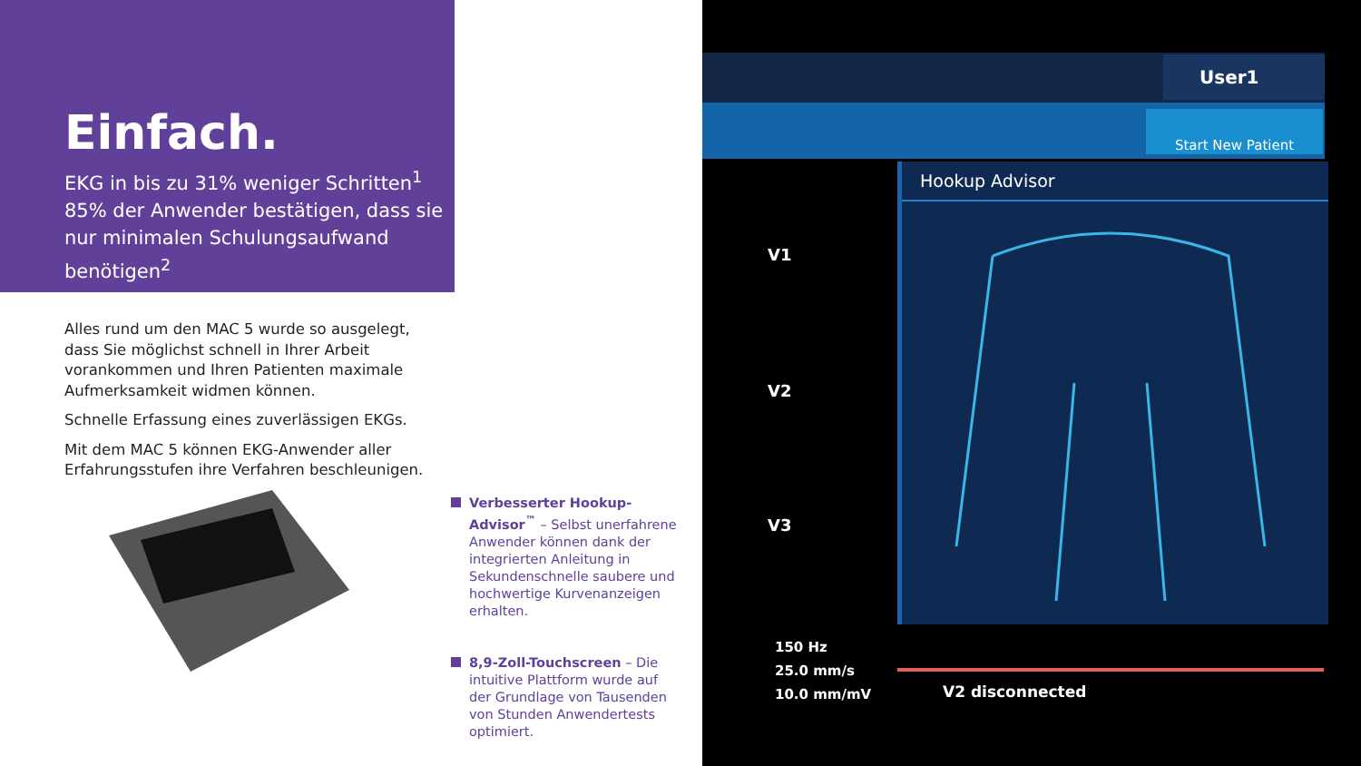Einfach.
EKG in bis zu 31% weniger Schritten<sup>1</sup> 85% der Anwender bestätigen, dass sie nur minimalen Schulungsaufwand benötigen<sup>2</sup>
Alles rund um den MAC 5 wurde so ausgelegt, dass Sie möglichst schnell in Ihrer Arbeit vorankommen und Ihren Patienten maximale Aufmerksamkeit widmen können.
Schnelle Erfassung eines zuverlässigen EKGs.
Mit dem MAC 5 können EKG-Anwender aller Erfahrungsstufen ihre Verfahren beschleunigen.
Verbesserter Hookup-Advisor<sup>™</sup> – Selbst unerfahrene Anwender können dank der integrierten Anleitung in Sekundenschnelle saubere und hochwertige Kurvenanzeigen erhalten.
8,9-Zoll-Touchscreen – Die intuitive Plattform wurde auf der Grundlage von Tausenden von Stunden Anwendertests optimiert.
User1
Start New Patient
V1
V2
V3
Hookup Advisor
150 Hz
25.0 mm/s
10.0 mm/mV
V2 disconnected